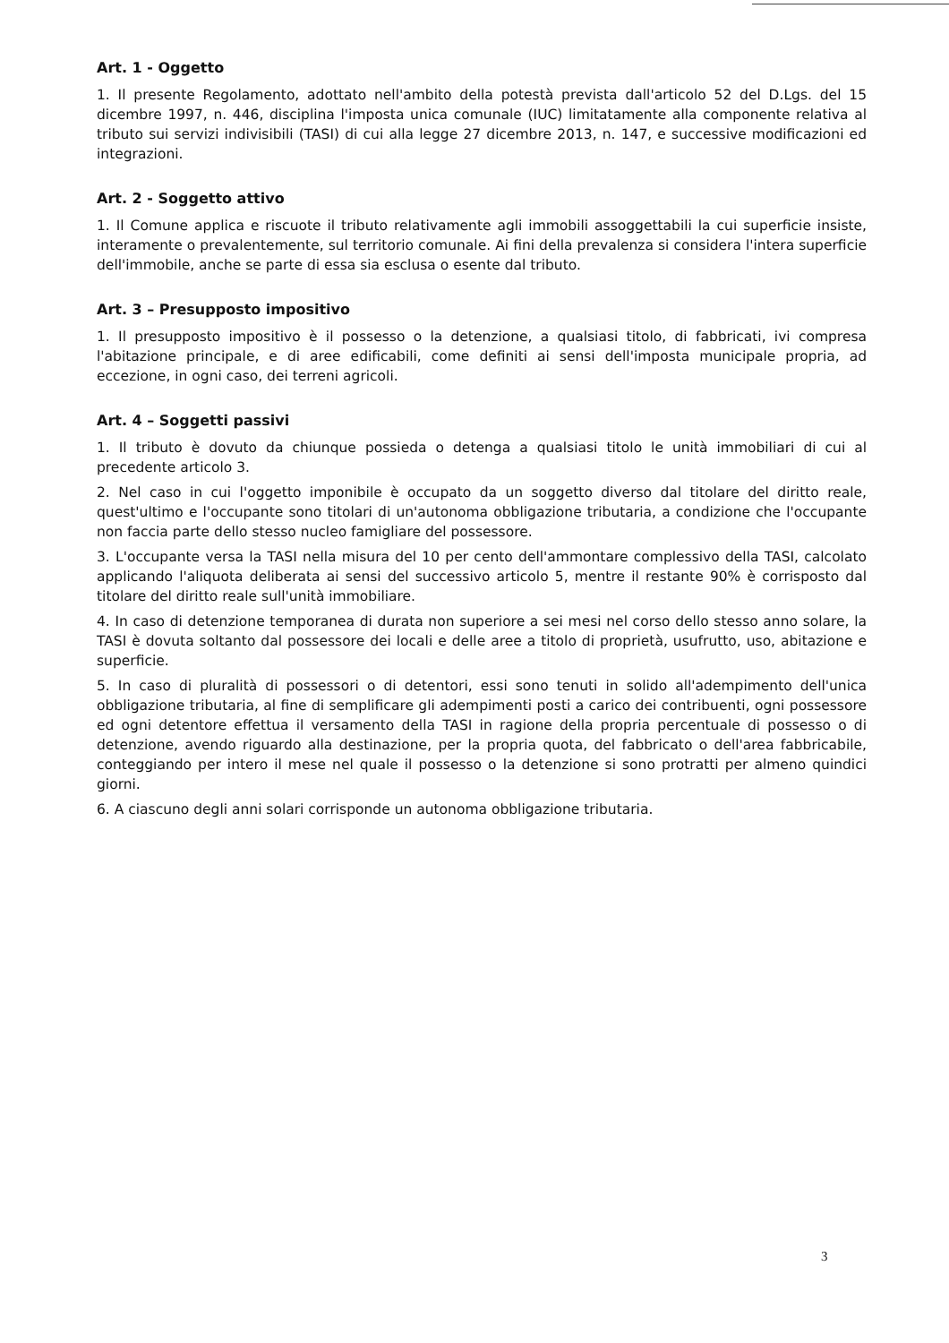Art. 1 - Oggetto
1. Il presente Regolamento, adottato nell'ambito della potestà prevista dall'articolo 52 del D.Lgs. del 15 dicembre 1997, n. 446, disciplina l'imposta unica comunale (IUC) limitatamente alla componente relativa al tributo sui servizi indivisibili (TASI) di cui alla legge 27 dicembre 2013, n. 147, e successive modificazioni ed integrazioni.
Art. 2 - Soggetto attivo
1. Il Comune applica e riscuote il tributo relativamente agli immobili assoggettabili la cui superficie insiste, interamente o prevalentemente, sul territorio comunale. Ai fini della prevalenza si considera l'intera superficie dell'immobile, anche se parte di essa sia esclusa o esente dal tributo.
Art. 3 – Presupposto impositivo
1. Il presupposto impositivo è il possesso o la detenzione, a qualsiasi titolo, di fabbricati, ivi compresa l'abitazione principale, e di aree edificabili, come definiti ai sensi dell'imposta municipale propria, ad eccezione, in ogni caso, dei terreni agricoli.
Art. 4 – Soggetti passivi
1. Il tributo è dovuto da chiunque possieda o detenga a qualsiasi titolo le unità immobiliari di cui al precedente articolo 3.
2. Nel caso in cui l'oggetto imponibile è occupato da un soggetto diverso dal titolare del diritto reale, quest'ultimo e l'occupante sono titolari di un'autonoma obbligazione tributaria, a condizione che l'occupante non faccia parte dello stesso nucleo famigliare del possessore.
3. L'occupante versa la TASI nella misura del 10 per cento dell'ammontare complessivo della TASI, calcolato applicando l'aliquota deliberata ai sensi del successivo articolo 5, mentre il restante 90% è corrisposto dal titolare del diritto reale sull'unità immobiliare.
4. In caso di detenzione temporanea di durata non superiore a sei mesi nel corso dello stesso anno solare, la TASI è dovuta soltanto dal possessore dei locali e delle aree a titolo di proprietà, usufrutto, uso, abitazione e superficie.
5. In caso di pluralità di possessori o di detentori, essi sono tenuti in solido all'adempimento dell'unica obbligazione tributaria, al fine di semplificare gli adempimenti posti a carico dei contribuenti, ogni possessore ed ogni detentore effettua il versamento della TASI in ragione della propria percentuale di possesso o di detenzione, avendo riguardo alla destinazione, per la propria quota, del fabbricato o dell'area fabbricabile, conteggiando per intero il mese nel quale il possesso o la detenzione si sono protratti per almeno quindici giorni.
6. A ciascuno degli anni solari corrisponde un autonoma obbligazione tributaria.
3